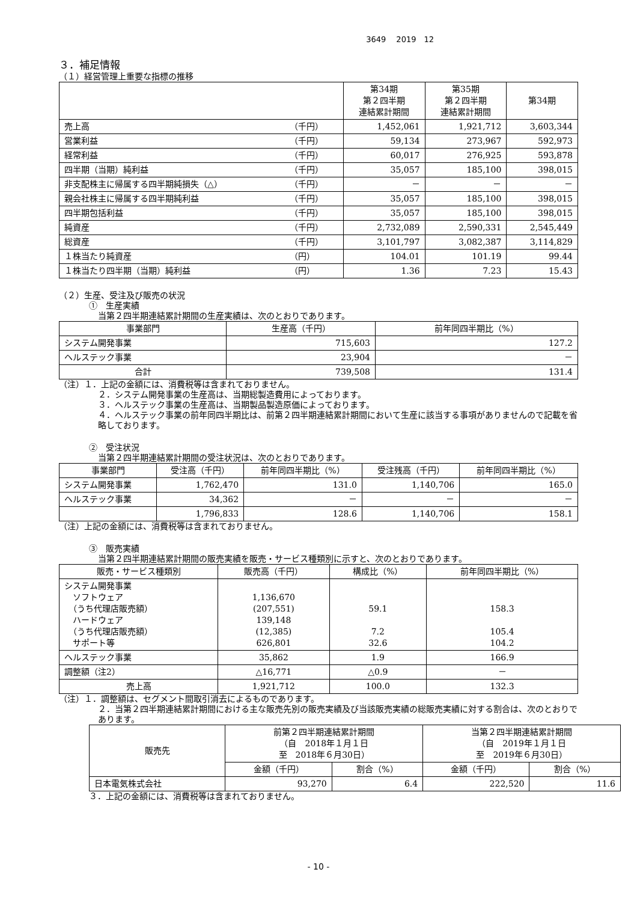3649　 2019　12
３．補足情報
（１）経営管理上重要な指標の推移
| | | 第34期 第２四半期 連結累計期間 | 第35期 第２四半期 連結累計期間 | 第34期 |
| --- | --- | --- | --- | --- |
| 売上高 | （千円） | 1,452,061 | 1,921,712 | 3,603,344 |
| 営業利益 | （千円） | 59,134 | 273,967 | 592,973 |
| 経常利益 | （千円） | 60,017 | 276,925 | 593,878 |
| 四半期（当期）純利益 | （千円） | 35,057 | 185,100 | 398,015 |
| 非支配株主に帰属する四半期純損失（△） | （千円） | － | － | － |
| 親会社株主に帰属する四半期純利益 | （千円） | 35,057 | 185,100 | 398,015 |
| 四半期包括利益 | （千円） | 35,057 | 185,100 | 398,015 |
| 純資産 | （千円） | 2,732,089 | 2,590,331 | 2,545,449 |
| 総資産 | （千円） | 3,101,797 | 3,082,387 | 3,114,829 |
| １株当たり純資産 | （円） | 104.01 | 101.19 | 99.44 |
| １株当たり四半期（当期）純利益 | （円） | 1.36 | 7.23 | 15.43 |
（２）生産、受注及び販売の状況
①　生産実績
当第２四半期連結累計期間の生産実績は、次のとおりであります。
| 事業部門 | 生産高（千円） | 前年同四半期比（%） |
| --- | --- | --- |
| システム開発事業 | 715,603 | 127.2 |
| ヘルステック事業 | 23,904 | － |
| 合計 | 739,508 | 131.4 |
（注）１．上記の金額には、消費税等は含まれておりません。
２．システム開発事業の生産高は、当期総製造費用によっております。
３．ヘルステック事業の生産高は、当期製品製造原価によっております。
４．ヘルステック事業の前年同四半期比は、前第２四半期連結累計期間において生産に該当する事項がありませんので記載を省略しております。
②　受注状況
当第２四半期連結累計期間の受注状況は、次のとおりであります。
| 事業部門 | 受注高（千円） | 前年同四半期比（%） | 受注残高（千円） | 前年同四半期比（%） |
| --- | --- | --- | --- | --- |
| システム開発事業 | 1,762,470 | 131.0 | 1,140,706 | 165.0 |
| ヘルステック事業 | 34,362 | － | － | － |
| | 1,796,833 | 128.6 | 1,140,706 | 158.1 |
（注）上記の金額には、消費税等は含まれておりません。
③　販売実績
当第２四半期連結累計期間の販売実績を販売・サービス種類別に示すと、次のとおりであります。
| 販売・サービス種類別 | 販売高（千円） | 構成比（%） | 前年同四半期比（%） |
| --- | --- | --- | --- |
| システム開発事業 ソフトウェア （うち代理店販売額） ハードウェア （うち代理店販売額） サポート等 | 1,136,670 (207,551) 139,148 (12,385) 626,801 | 59.1 7.2 32.6 | 158.3 105.4 104.2 |
| ヘルステック事業 | 35,862 | 1.9 | 166.9 |
| 調整額（注2） | △16,771 | △0.9 | － |
| 売上高 | 1,921,712 | 100.0 | 132.3 |
（注）１．調整額は、セグメント間取引消去によるものであります。
２．当第２四半期連結累計期間における主な販売先別の販売実績及び当該販売実績の総販売実績に対する割合は、次のとおりであります。
| 販売先 | 前第２四半期連結累計期間 （自 2018年１月１日 至 2018年６月30日） | | 当第２四半期連結累計期間 （自 2019年１月１日 至 2019年６月30日） | |
| --- | --- | --- | --- | --- |
| | 金額（千円） | 割合（%） | 金額（千円） | 割合（%） |
| 日本電気株式会社 | 93,270 | 6.4 | 222,520 | 11.6 |
３．上記の金額には、消費税等は含まれておりません。
- 10 -